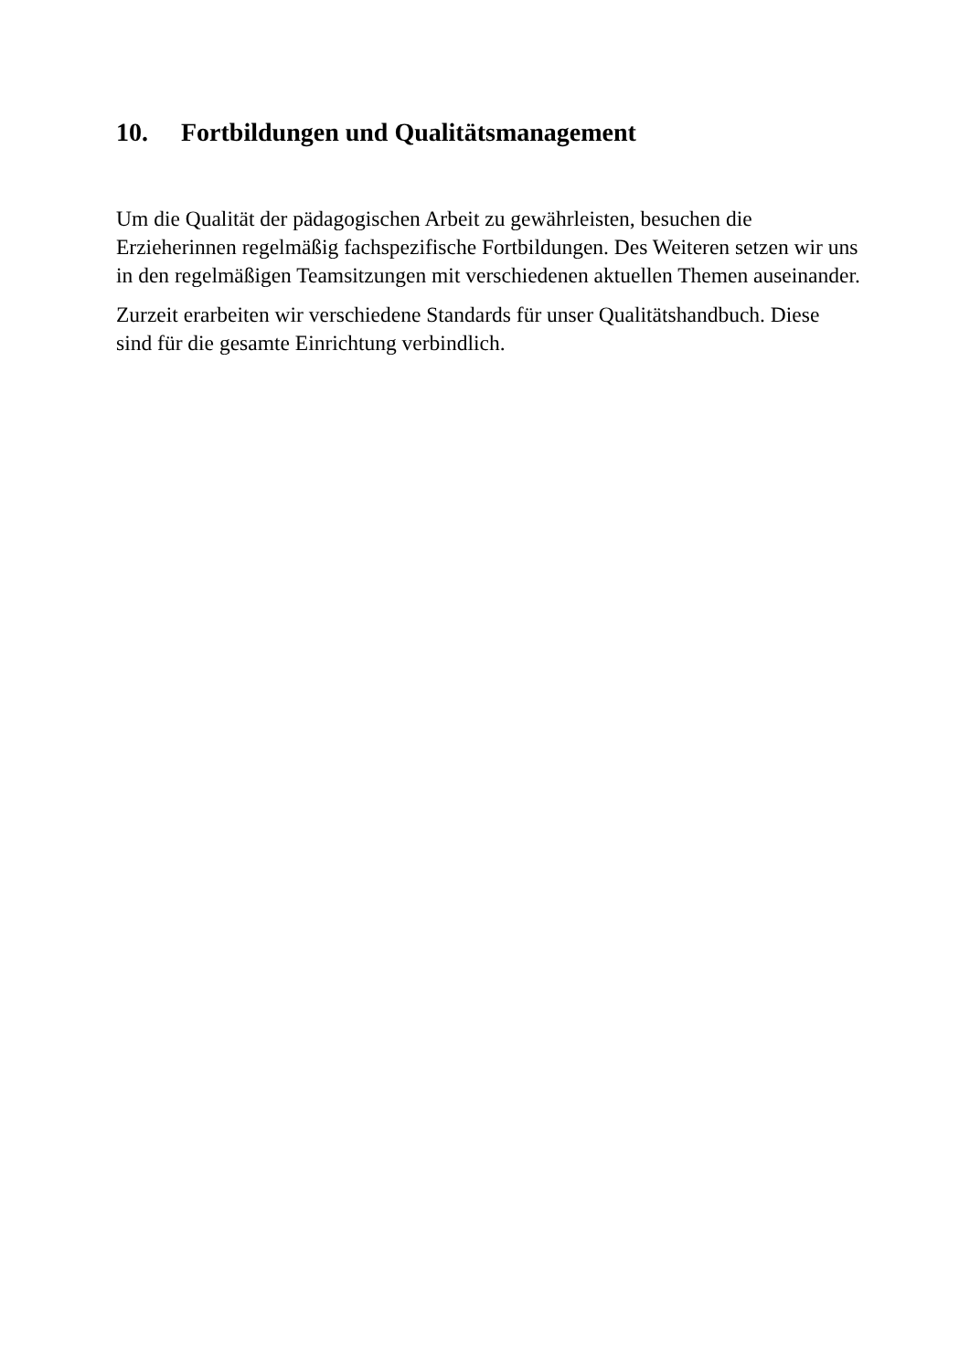10. Fortbildungen und Qualitätsmanagement
Um die Qualität der pädagogischen Arbeit zu gewährleisten, besuchen die Erzieherinnen regelmäßig fachspezifische Fortbildungen. Des Weiteren setzen wir uns in den regelmäßigen Teamsitzungen mit verschiedenen aktuellen Themen auseinander.
Zurzeit erarbeiten wir verschiedene Standards für unser Qualitätshandbuch. Diese sind für die gesamte Einrichtung verbindlich.